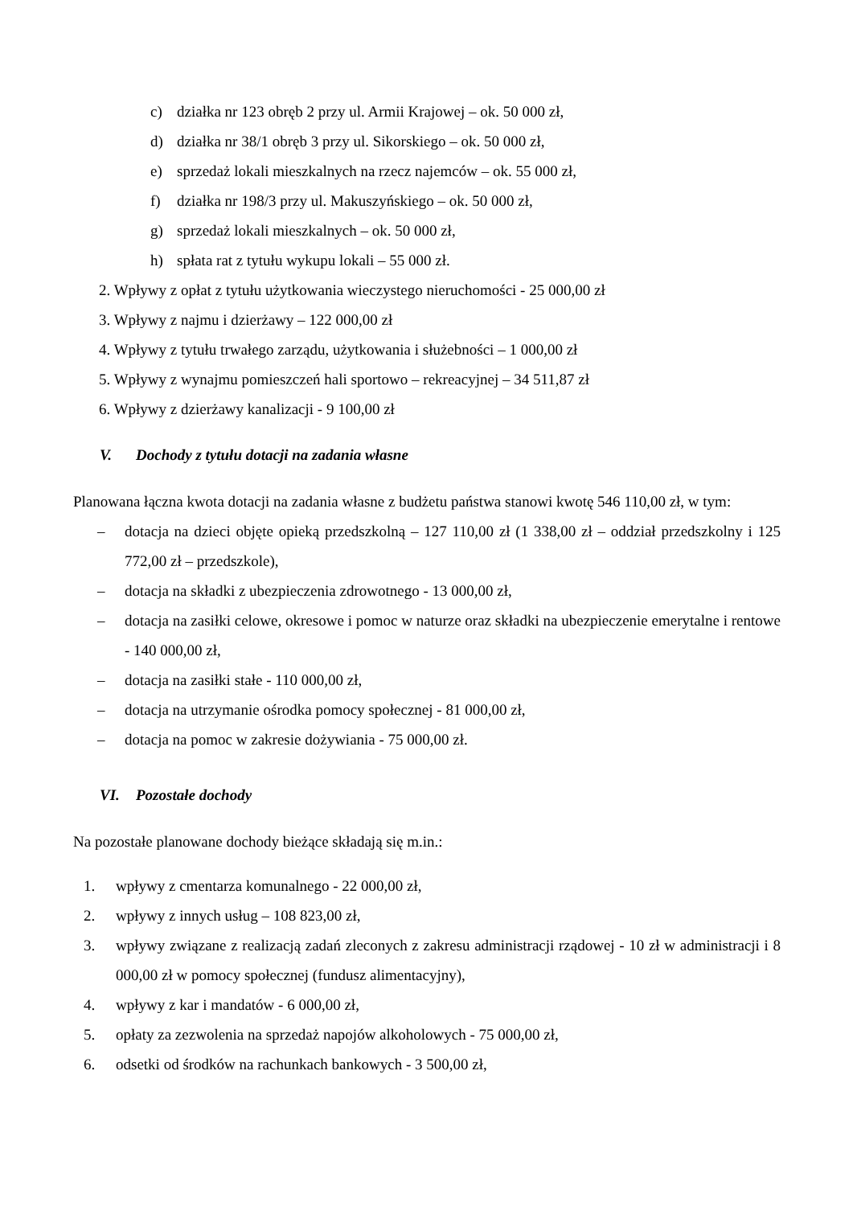c) działka nr 123 obręb 2 przy ul. Armii Krajowej – ok. 50 000 zł,
d) działka nr 38/1 obręb 3 przy ul. Sikorskiego – ok. 50 000 zł,
e) sprzedaż lokali mieszkalnych na rzecz najemców – ok. 55 000 zł,
f) działka nr 198/3 przy ul. Makuszyńskiego – ok. 50 000 zł,
g) sprzedaż lokali mieszkalnych – ok. 50 000 zł,
h) spłata rat z tytułu wykupu lokali – 55 000 zł.
2. Wpływy z opłat z tytułu użytkowania wieczystego nieruchomości - 25 000,00 zł
3. Wpływy z najmu i dzierżawy – 122 000,00 zł
4. Wpływy z tytułu trwałego zarządu, użytkowania i służebności – 1 000,00 zł
5. Wpływy z wynajmu pomieszczeń hali sportowo – rekreacyjnej – 34 511,87 zł
6. Wpływy z dzierżawy kanalizacji - 9 100,00 zł
V. Dochody z tytułu dotacji na zadania własne
Planowana łączna kwota dotacji na zadania własne z budżetu państwa stanowi kwotę 546 110,00 zł, w tym:
– dotacja na dzieci objęte opieką przedszkolną – 127 110,00 zł (1 338,00 zł – oddział przedszkolny i 125 772,00 zł – przedszkole),
– dotacja na składki z ubezpieczenia zdrowotnego - 13 000,00 zł,
– dotacja na zasiłki celowe, okresowe i pomoc w naturze oraz składki na ubezpieczenie emerytalne i rentowe - 140 000,00 zł,
– dotacja na zasiłki stałe - 110 000,00 zł,
– dotacja na utrzymanie ośrodka pomocy społecznej - 81 000,00 zł,
– dotacja na pomoc w zakresie dożywiania - 75 000,00 zł.
VI. Pozostałe dochody
Na pozostałe planowane dochody bieżące składają się m.in.:
1. wpływy z cmentarza komunalnego - 22 000,00 zł,
2. wpływy z innych usług – 108 823,00 zł,
3. wpływy związane z realizacją zadań zleconych z zakresu administracji rządowej - 10 zł w administracji i 8 000,00 zł w pomocy społecznej (fundusz alimentacyjny),
4. wpływy z kar i mandatów - 6 000,00 zł,
5. opłaty za zezwolenia na sprzedaż napojów alkoholowych - 75 000,00 zł,
6. odsetki od środków na rachunkach bankowych - 3 500,00 zł,